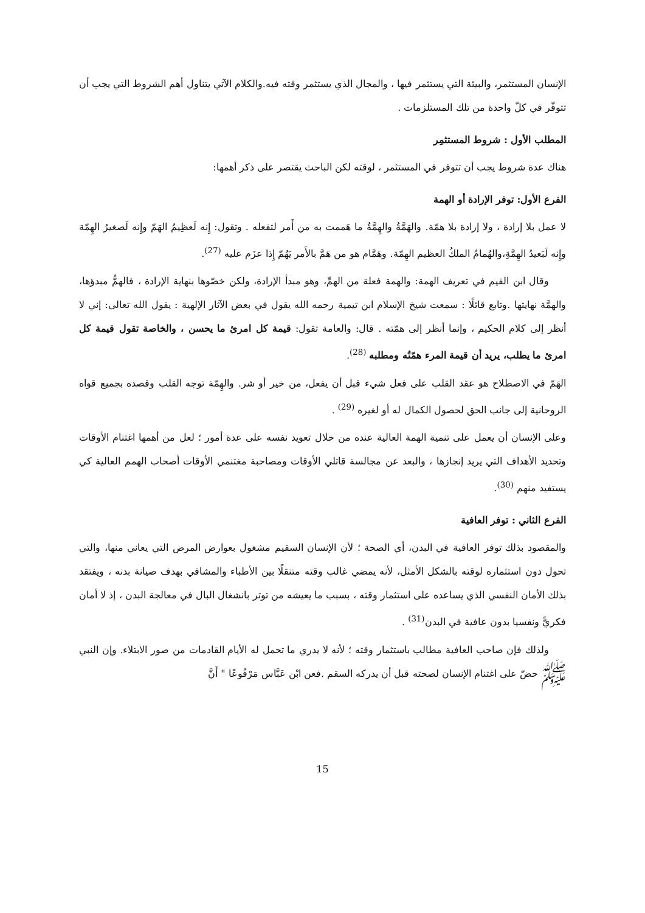الإنسان المستثمر، والبيئة التي يستثمر فيها ، والمجال الذي يستثمر وقته فيه.والكلام الآتي يتناول أهم الشروط التي يجب أن تتوفّر في كلّ واحدة من تلك المستلزمات .
المطلب الأول : شروط المستثمِر
هناك عدة شروط يجب أن تتوفر في المستثمر ، لوقته لكن الباحث يقتصر على ذكر أهمها:
الفرع الأول: توفر الإرادة أو الهمة
لا عمل بلا إرادة ، ولا إرادة بلا همّة. والهَمَّةُ والهِمَّةُ ما هَممت به من أَمر لتفعله . وتقول: إِنه لَعظِيمُ الهَمّ وإِنه لَصغيرُ الهِمّة وإِنه لَبَعيدُ الهِمَّةِ،والهُمامُ الملكُ العظيم الهِمّة. وهَمَّام هو من هَمَّ بالأَمر يَهُمّ إِذا عزَم عليه <sup>(27)</sup>.
وقال ابن القيم في تعريف الهمة: والهمة فعلة من الهمِّ، وهو مبدأ الإرادة، ولكن خصّوها بنهاية الإرادة ، فالهمُّ مبدؤها، والهمَّة نهايتها .وتابع قائلًا : سمعت شيخ الإسلام ابن تيمية رحمه الله يقول في بعض الآثار الإلهية : يقول الله تعالى: إني لا أنظر إلى كلام الحكيم ، وإنما أنظر إلى همّته . قال: والعامة تقول: قيمة كل امرئ ما يحسن ، والخاصة تقول قيمة كل امرئ ما يطلب، يريد أن قيمة المرء همّتُه ومطلبه <sup>(28)</sup>.
الهَمّ في الاصطلاح هو عقد القلب على فعل شيء قبل أن يفعل، من خير أو شر. والهِمّة توجه القلب وقصده بجميع قواه الروحانية إلى جانب الحق لحصول الكمال له أو لغيره <sup>(29)</sup> .
وعلى الإنسان أن يعمل على تنمية الهمة العالية عنده من خلال تعويد نفسه على عدة أمور ؛ لعل من أهمها اغتنام الأوقات وتحديد الأهداف التي يريد إنجازها ، والبعد عن مجالسة قاتلي الأوقات ومصاحبة مغتنمي الأوقات أصحاب الهمم العالية كي يستفيد منهم <sup>(30)</sup>.
الفرع الثاني : توفر العافية
والمقصود بذلك توفر العافية في البدن، أي الصحة ؛ لأن الإنسان السقيم مشغول بعوارض المرض التي يعاني منها، والتي تحول دون استثماره لوقته بالشكل الأمثل، لأنه يمضي غالب وقته متنقلًا بين الأطباء والمشافي بهدف صيانة بدنه ، ويفتقد بذلك الأمان النفسي الذي يساعده على استثمار وقته ، بسبب ما يعيشه من توتر بانشغال البال في معالجة البدن ، إذ لا أمان فكريًّ ونفسيا بدون عافية في البدن<sup>(31)</sup> .
ولذلك فإن صاحب العافية مطالب باستثمار وقته ؛ لأنه لا يدري ما تحمل له الأيام القادمات من صور الابتلاء. وإن النبي ﷺ حضّ على اغتنام الإنسان لصحته قبل أن يدركه السقم .فعن ابْن عَبَّاس مَرْفُوعًا " أَنَّ
15